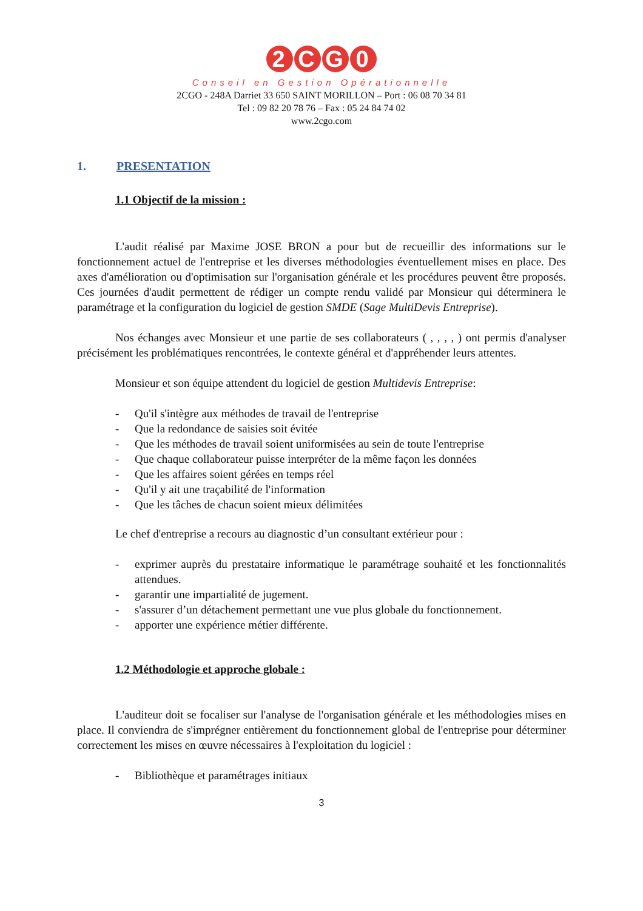2 CG 0
Conseil en Gestion Opérationnelle
2CGO - 248A Darriet 33 650 SAINT MORILLON – Port : 06 08 70 34 81
Tel : 09 82 20 78 76 – Fax : 05 24 84 74 02
www.2cgo.com
1. PRESENTATION
1.1 Objectif de la mission :
L'audit réalisé par Maxime JOSE BRON a pour but de recueillir des informations sur le fonctionnement actuel de l'entreprise et les diverses méthodologies éventuellement mises en place. Des axes d'amélioration ou d'optimisation sur l'organisation générale et les procédures peuvent être proposés. Ces journées d'audit permettent de rédiger un compte rendu validé par Monsieur qui déterminera le paramétrage et la configuration du logiciel de gestion SMDE (Sage MultiDevis Entreprise).
Nos échanges avec Monsieur et une partie de ses collaborateurs ( , , , , ) ont permis d'analyser précisément les problématiques rencontrées, le contexte général et d'appréhender leurs attentes.
Monsieur et son équipe attendent du logiciel de gestion Multidevis Entreprise:
- Qu'il s'intègre aux méthodes de travail de l'entreprise
- Que la redondance de saisies soit évitée
- Que les méthodes de travail soient uniformisées au sein de toute l'entreprise
- Que chaque collaborateur puisse interpréter de la même façon les données
- Que les affaires soient gérées en temps réel
- Qu'il y ait une traçabilité de l'information
- Que les tâches de chacun soient mieux délimitées
Le chef d'entreprise a recours au diagnostic d’un consultant extérieur pour :
- exprimer auprès du prestataire informatique le paramétrage souhaité et les fonctionnalités attendues.
- garantir une impartialité de jugement.
- s'assurer d’un détachement permettant une vue plus globale du fonctionnement.
- apporter une expérience métier différente.
1.2 Méthodologie et approche globale :
L'auditeur doit se focaliser sur l'analyse de l'organisation générale et les méthodologies mises en place. Il conviendra de s'imprégner entièrement du fonctionnement global de l'entreprise pour déterminer correctement les mises en œuvre nécessaires à l'exploitation du logiciel :
- Bibliothèque et paramétrages initiaux
3